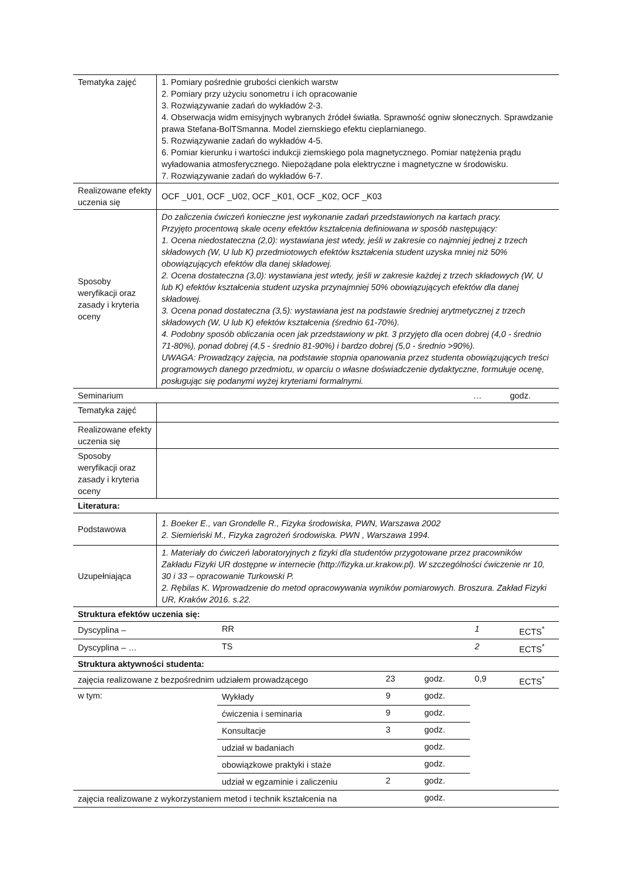| Tematyka zajęć | 1. Pomiary pośrednie grubości cienkich warstw 2. Pomiary przy użyciu sonometru i ich opracowanie 3. Rozwiązywanie zadań do wykładów 2-3. 4. Obserwacja widm emisyjnych wybranych źródeł światła. Sprawność ogniw słonecznych. Sprawdzanie prawa Stefana-BolTSmanna. Model ziemskiego efektu cieplarnianego. 5. Rozwiązywanie zadań do wykładów 4-5. 6. Pomiar kierunku i wartości indukcji ziemskiego pola magnetycznego. Pomiar natężenia prądu wyładowania atmosferycznego. Niepożądane pola elektryczne i magnetyczne w środowisku. 7. Rozwiązywanie zadań do wykładów 6-7. |
| Realizowane efekty uczenia się | OCF _U01, OCF _U02, OCF _K01, OCF _K02, OCF _K03 |
| Sposoby weryfikacji oraz zasady i kryteria oceny | Do zaliczenia ćwiczeń konieczne jest wykonanie zadań przedstawionych na kartach pracy. Przyjęto procentową skale oceny efektów kształcenia definiowana w sposób następujący: 1. Ocena niedostateczna (2,0): wystawiana jest wtedy, jeśli w zakresie co najmniej jednej z trzech składowych (W, U lub K) przedmiotowych efektów kształcenia student uzyska mniej niż 50% obowiązujących efektów dla danej składowej. 2. Ocena dostateczna (3,0): wystawiana jest wtedy, jeśli w zakresie każdej z trzech składowych (W, U lub K) efektów kształcenia student uzyska przynajmniej 50% obowiązujących efektów dla danej składowej. 3. Ocena ponad dostateczna (3,5): wystawiana jest na podstawie średniej arytmetycznej z trzech składowych (W, U lub K) efektów kształcenia (średnio 61-70%). 4. Podobny sposób obliczania ocen jak przedstawiony w pkt. 3 przyjęto dla ocen dobrej (4,0 - średnio 71-80%), ponad dobrej (4,5 - średnio 81-90%) i bardzo dobrej (5,0 - średnio >90%). UWAGA: Prowadzący zajęcia, na podstawie stopnia opanowania przez studenta obowiązujących treści programowych danego przedmiotu, w oparciu o własne doświadczenie dydaktyczne, formułuje ocenę, posługując się podanymi wyżej kryteriami formalnymi. |
| Seminarium … godz. | |
| Tematyka zajęć | |
| Realizowane efekty uczenia się | |
| Sposoby weryfikacji oraz zasady i kryteria oceny | |
| Literatura: | |
| Podstawowa | 1. Boeker E., van Grondelle R., Fizyka środowiska, PWN, Warszawa 2002 2. Siemieński M., Fizyka zagrożeń środowiska. PWN , Warszawa 1994. |
| Uzupełniająca | 1. Materiały do ćwiczeń laboratoryjnych z fizyki dla studentów przygotowane przez pracowników Zakładu Fizyki UR dostępne w internecie (http://fizyka.ur.krakow.pl). W szczególności ćwiczenie nr 10, 30 i 33 – opracowanie Turkowski P. 2. Rębilas K. Wprowadzenie do metod opracowywania wyników pomiarowych. Broszura. Zakład Fizyki UR, Kraków 2016. s.22. |
| Struktura efektów uczenia się: | | | | | |
| Dyscyplina – | RR | | | 1 | ECTS<sup>*</sup> |
| Dyscyplina – … | TS | | | 2 | ECTS<sup>*</sup> |
| Struktura aktywności studenta: | | | | | |
| zajęcia realizowane z bezpośrednim udziałem prowadzącego | | 23 | godz. | 0,9 | ECTS<sup>*</sup> |
| w tym: | Wykłady | 9 | godz. | | |
| | ćwiczenia i seminaria | 9 | godz. | | |
| | Konsultacje | 3 | godz. | | |
| | udział w badaniach | | godz. | | |
| | obowiązkowe praktyki i staże | | godz. | | |
| | udział w egzaminie i zaliczeniu | 2 | godz. | | |
| zajęcia realizowane z wykorzystaniem metod i technik kształcenia na | | | godz. | | |